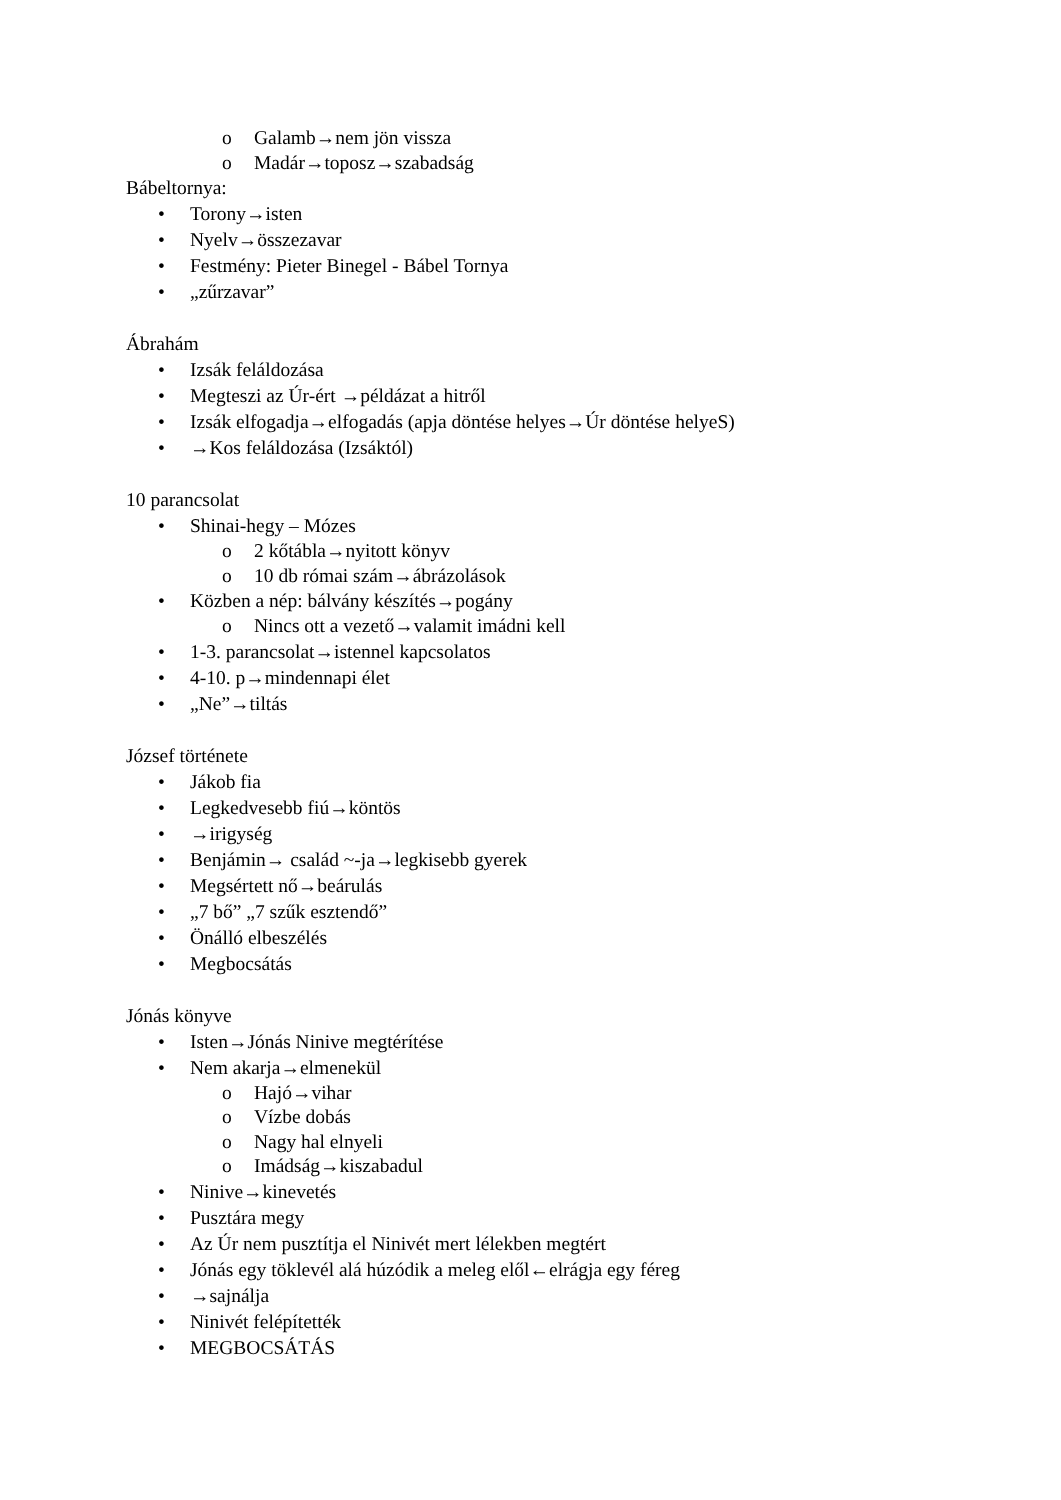o Galamb→nem jön vissza
o Madár→toposz→szabadság
Bábeltornya:
• Torony→isten
• Nyelv→összezavar
• Festmény: Pieter Binegel - Bábel Tornya
• „zűrzavar”
Ábrahám
• Izsák feláldozása
• Megteszi az Úr-ért →példázat a hitről
• Izsák elfogadja→elfogadás (apja döntése helyes→Úr döntése helyeS)
• →Kos feláldozása (Izsáktól)
10 parancsolat
• Shinai-hegy – Mózes
o 2 kőtábla→nyitott könyv
o 10 db római szám→ábrázolások
• Közben a nép: bálvány készítés→pogány
o Nincs ott a vezető→valamit imádni kell
• 1-3. parancsolat→istennel kapcsolatos
• 4-10. p→mindennapi élet
• „Ne”→tiltás
József története
• Jákob fia
• Legkedvesebb fiú→köntös
• →irigység
• Benjámin→ család ~-ja→legkisebb gyerek
• Megsértett nő→beárulás
• „7 bő” „7 szűk esztendő”
• Önálló elbeszélés
• Megbocsátás
Jónás könyve
• Isten→Jónás Ninive megtérítése
• Nem akarja→elmenekül
o Hajó→vihar
o Vízbe dobás
o Nagy hal elnyeli
o Imádság→kiszabadul
• Ninive→kinevetés
• Pusztára megy
• Az Úr nem pusztítja el Ninivét mert lélekben megtért
• Jónás egy töklevél alá húzódik a meleg elől←elrágja egy féreg
• →sajnálja
• Ninivét felépítették
• MEGBOCSÁTÁS